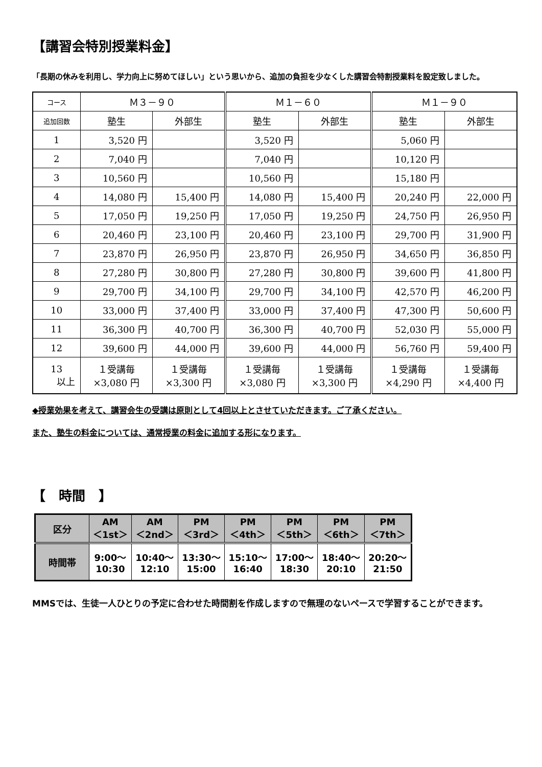【講習会特別授業料金】
「長期の休みを利用し、学力向上に努めてほしい」という思いから、追加の負担を少なくした講習会特割授業料を設定致しました。
| コース | Ｍ３－９０ | | Ｍ１－６０ | | Ｍ１－９０ | |
| 追加回数 | 塾生 | 外部生 | 塾生 | 外部生 | 塾生 | 外部生 |
| 1 | 3,520 円 | | 3,520 円 | | 5,060 円 | |
| 2 | 7,040 円 | | 7,040 円 | | 10,120 円 | |
| 3 | 10,560 円 | | 10,560 円 | | 15,180 円 | |
| 4 | 14,080 円 | 15,400 円 | 14,080 円 | 15,400 円 | 20,240 円 | 22,000 円 |
| 5 | 17,050 円 | 19,250 円 | 17,050 円 | 19,250 円 | 24,750 円 | 26,950 円 |
| 6 | 20,460 円 | 23,100 円 | 20,460 円 | 23,100 円 | 29,700 円 | 31,900 円 |
| 7 | 23,870 円 | 26,950 円 | 23,870 円 | 26,950 円 | 34,650 円 | 36,850 円 |
| 8 | 27,280 円 | 30,800 円 | 27,280 円 | 30,800 円 | 39,600 円 | 41,800 円 |
| 9 | 29,700 円 | 34,100 円 | 29,700 円 | 34,100 円 | 42,570 円 | 46,200 円 |
| 10 | 33,000 円 | 37,400 円 | 33,000 円 | 37,400 円 | 47,300 円 | 50,600 円 |
| 11 | 36,300 円 | 40,700 円 | 36,300 円 | 40,700 円 | 52,030 円 | 55,000 円 |
| 12 | 39,600 円 | 44,000 円 | 39,600 円 | 44,000 円 | 56,760 円 | 59,400 円 |
| 13 以上 | １受講毎 ×3,080 円 | １受講毎 ×3,300 円 | １受講毎 ×3,080 円 | １受講毎 ×3,300 円 | １受講毎 ×4,290 円 | １受講毎 ×4,400 円 |
◆授業効果を考えて、講習会生の受講は原則として4回以上とさせていただきます。ご了承ください。
また、塾生の料金については、通常授業の料金に追加する形になります。
【　時間　】
| 区分 | AM ＜1st＞ | AM ＜2nd＞ | PM ＜3rd＞ | PM ＜4th＞ | PM ＜5th＞ | PM ＜6th＞ | PM ＜7th＞ |
| 時間帯 | 9:00～ 10:30 | 10:40～ 12:10 | 13:30～ 15:00 | 15:10～ 16:40 | 17:00～ 18:30 | 18:40～ 20:10 | 20:20～ 21:50 |
MMSでは、生徒一人ひとりの予定に合わせた時間割を作成しますので無理のないペースで学習することができます。